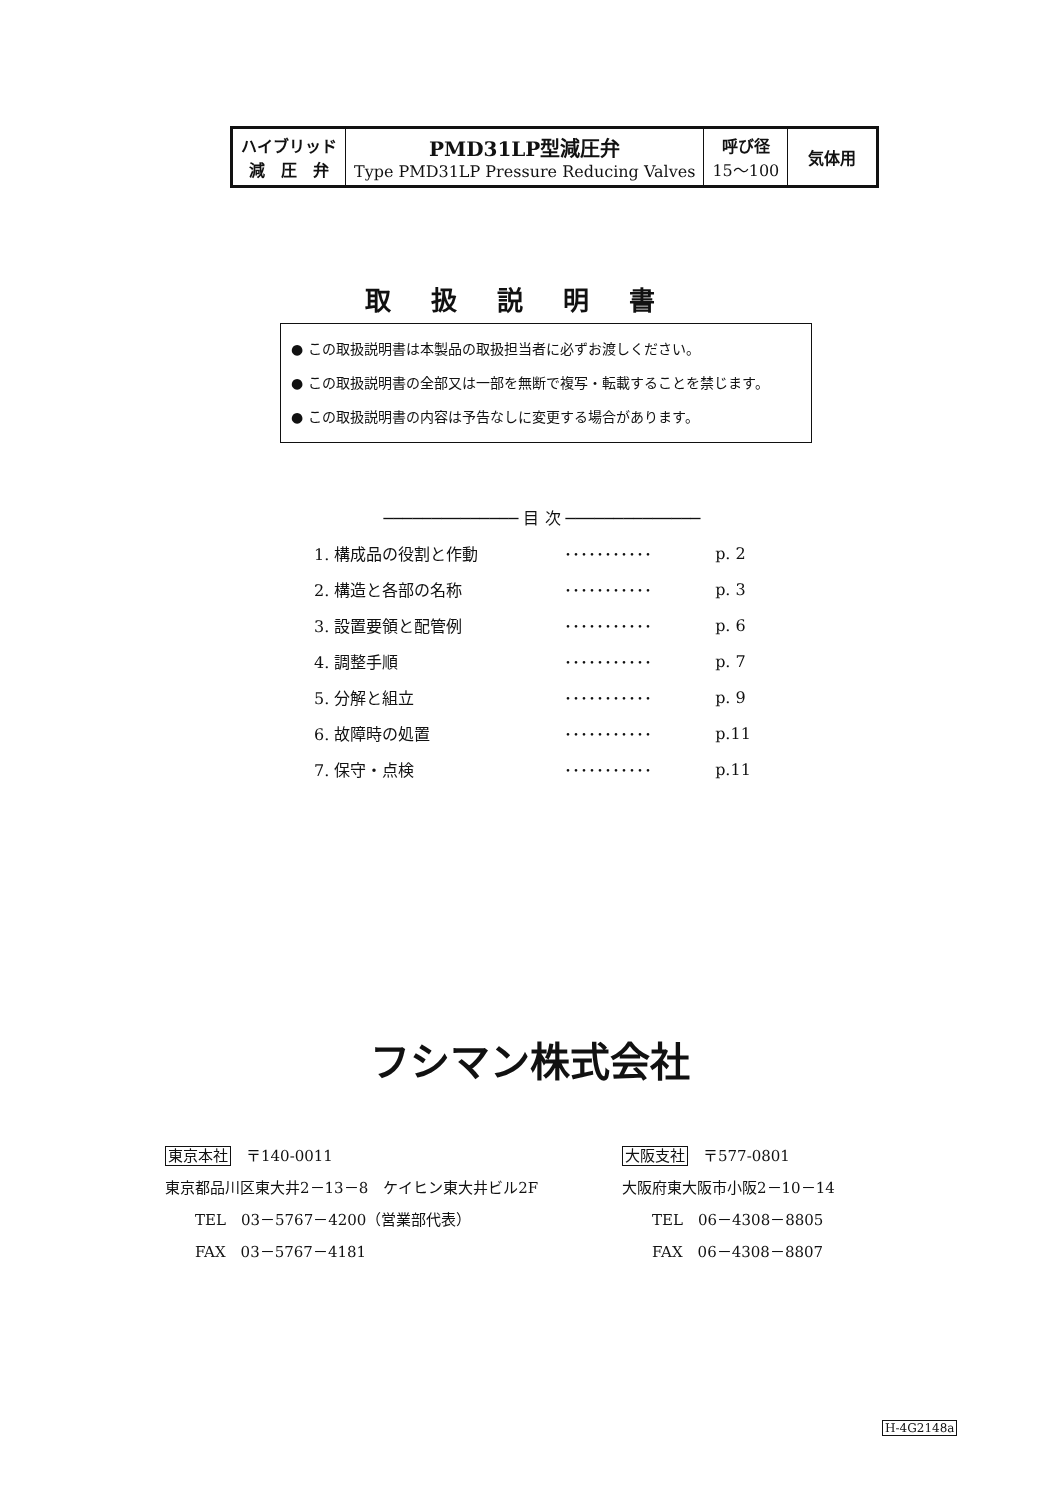| ハイブリッド 減 圧 弁 | PMD31LP型減圧弁 Type PMD31LP Pressure Reducing Valves | 呼び径 15～100 | 気体用 |
取扱説明書
● この取扱説明書は本製品の取扱担当者に必ずお渡しください。
● この取扱説明書の全部又は一部を無断で複写・転載することを禁じます。
● この取扱説明書の内容は予告なしに変更する場合があります。
────────────── 目 次 ──────────────
| 1. 構成品の役割と作動 | ･･･････････ | p. 2 |
| 2. 構造と各部の名称 | ･･･････････ | p. 3 |
| 3. 設置要領と配管例 | ･･･････････ | p. 6 |
| 4. 調整手順 | ･･･････････ | p. 7 |
| 5. 分解と組立 | ･･･････････ | p. 9 |
| 6. 故障時の処置 | ･･･････････ | p.11 |
| 7. 保守・点検 | ･･･････････ | p.11 |
フシマン株式会社
東京本社　〒140-0011
東京都品川区東大井2－13－8　ケイヒン東大井ビル2F
　　TEL　03－5767－4200（営業部代表）
　　FAX　03－5767－4181
大阪支社　〒577-0801
大阪府東大阪市小阪2－10－14
　　TEL　06－4308－8805
　　FAX　06－4308－8807
H-4G2148a